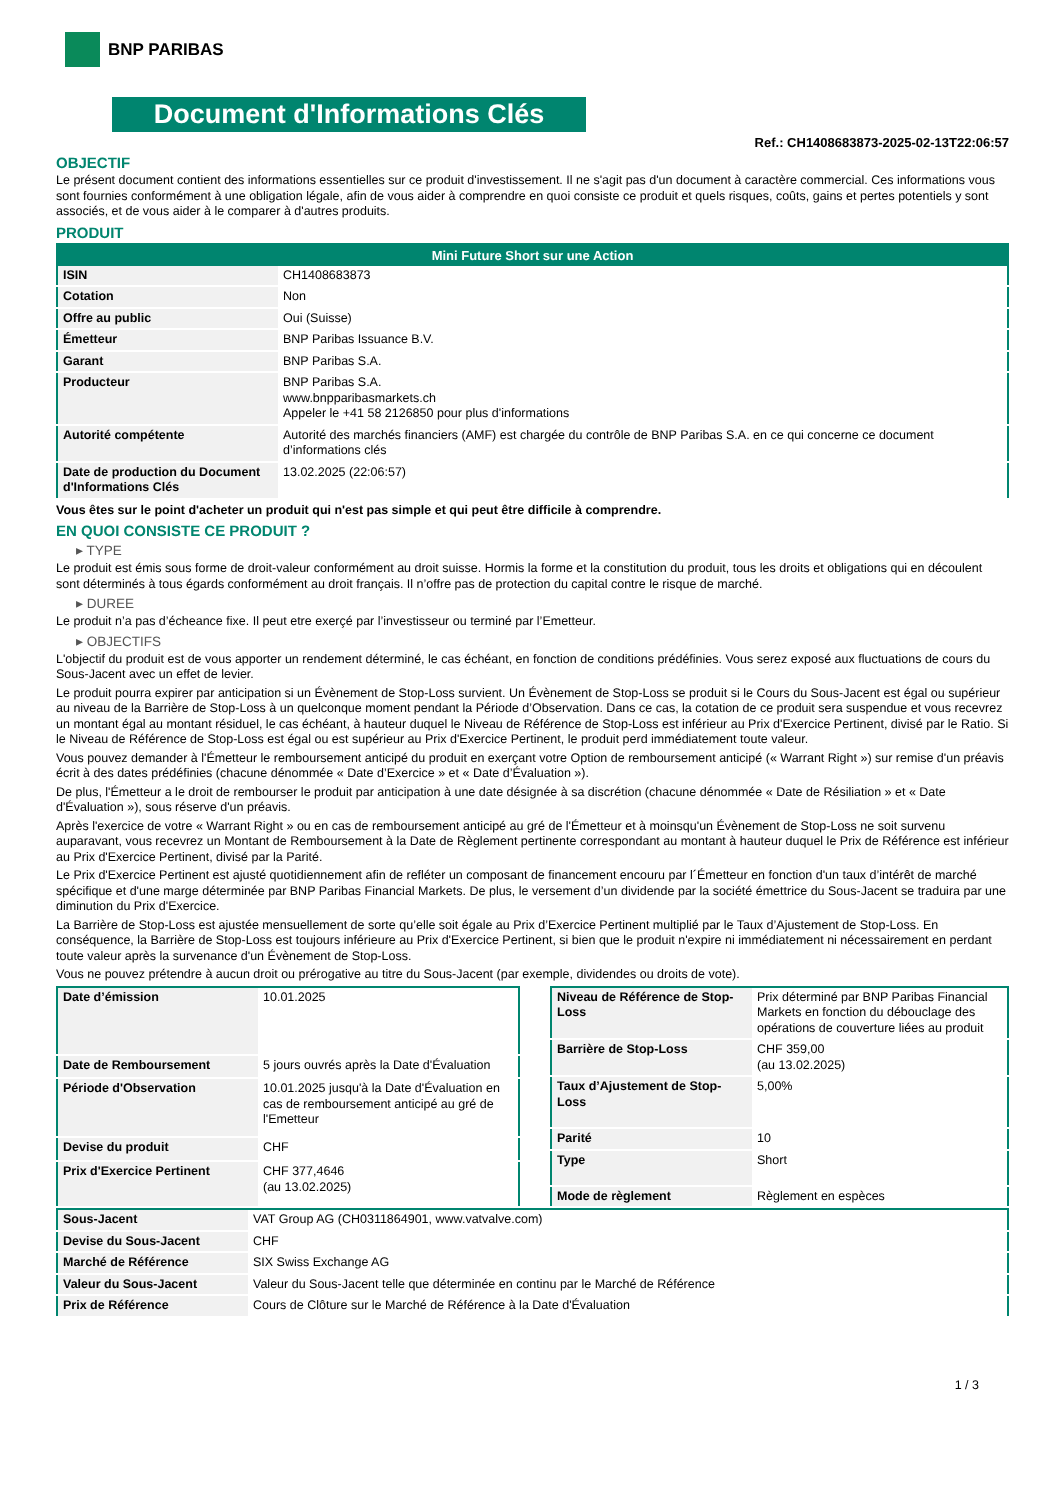BNP PARIBAS
Document d'Informations Clés
Ref.: CH1408683873-2025-02-13T22:06:57
OBJECTIF
Le présent document contient des informations essentielles sur ce produit d'investissement. Il ne s'agit pas d'un document à caractère commercial. Ces informations vous sont fournies conformément à une obligation légale, afin de vous aider à comprendre en quoi consiste ce produit et quels risques, coûts, gains et pertes potentiels y sont associés, et de vous aider à le comparer à d'autres produits.
PRODUIT
| Mini Future Short sur une Action | |
| --- | --- |
| ISIN | CH1408683873 |
| Cotation | Non |
| Offre au public | Oui (Suisse) |
| Émetteur | BNP Paribas Issuance B.V. |
| Garant | BNP Paribas S.A. |
| Producteur | BNP Paribas S.A. www.bnpparibasmarkets.ch Appeler le +41 58 2126850 pour plus d'informations |
| Autorité compétente | Autorité des marchés financiers (AMF) est chargée du contrôle de BNP Paribas S.A. en ce qui concerne ce document d’informations clés |
| Date de production du Document d'Informations Clés | 13.02.2025 (22:06:57) |
Vous êtes sur le point d'acheter un produit qui n'est pas simple et qui peut être difficile à comprendre.
EN QUOI CONSISTE CE PRODUIT ?
▸ TYPE
Le produit est émis sous forme de droit-valeur conformément au droit suisse. Hormis la forme et la constitution du produit, tous les droits et obligations qui en découlent sont déterminés à tous égards conformément au droit français. Il n’offre pas de protection du capital contre le risque de marché.
▸ DUREE
Le produit n’a pas d’écheance fixe. Il peut etre exerçé par l’investisseur ou terminé par l’Emetteur.
▸ OBJECTIFS
L'objectif du produit est de vous apporter un rendement déterminé, le cas échéant, en fonction de conditions prédéfinies. Vous serez exposé aux fluctuations de cours du Sous-Jacent avec un effet de levier.
Le produit pourra expirer par anticipation si un Évènement de Stop-Loss survient. Un Évènement de Stop-Loss se produit si le Cours du Sous-Jacent est égal ou supérieur au niveau de la Barrière de Stop-Loss à un quelconque moment pendant la Période d’Observation. Dans ce cas, la cotation de ce produit sera suspendue et vous recevrez un montant égal au montant résiduel, le cas échéant, à hauteur duquel le Niveau de Référence de Stop-Loss est inférieur au Prix d'Exercice Pertinent, divisé par le Ratio. Si le Niveau de Référence de Stop-Loss est égal ou est supérieur au Prix d'Exercice Pertinent, le produit perd immédiatement toute valeur.
Vous pouvez demander à l'Émetteur le remboursement anticipé du produit en exerçant votre Option de remboursement anticipé (« Warrant Right ») sur remise d'un préavis écrit à des dates prédéfinies (chacune dénommée « Date d’Exercice » et « Date d’Évaluation »).
De plus, l'Émetteur a le droit de rembourser le produit par anticipation à une date désignée à sa discrétion (chacune dénommée « Date de Résiliation » et « Date d'Évaluation »), sous réserve d'un préavis.
Après l'exercice de votre « Warrant Right » ou en cas de remboursement anticipé au gré de l'Émetteur et à moinsqu'un Évènement de Stop-Loss ne soit survenu auparavant, vous recevrez un Montant de Remboursement à la Date de Règlement pertinente correspondant au montant à hauteur duquel le Prix de Référence est inférieur au Prix d'Exercice Pertinent, divisé par la Parité.
Le Prix d'Exercice Pertinent est ajusté quotidiennement afin de refléter un composant de financement encouru par l´Émetteur en fonction d'un taux d’intérêt de marché spécifique et d'une marge déterminée par BNP Paribas Financial Markets. De plus, le versement d’un dividende par la société émettrice du Sous-Jacent se traduira par une diminution du Prix d'Exercice.
La Barrière de Stop-Loss est ajustée mensuellement de sorte qu’elle soit égale au Prix d’Exercice Pertinent multiplié par le Taux d’Ajustement de Stop-Loss. En conséquence, la Barrière de Stop-Loss est toujours inférieure au Prix d'Exercice Pertinent, si bien que le produit n'expire ni immédiatement ni nécessairement en perdant toute valeur après la survenance d'un Évènement de Stop-Loss.
Vous ne pouvez prétendre à aucun droit ou prérogative au titre du Sous-Jacent (par exemple, dividendes ou droits de vote).
| Date d’émission | 10.01.2025 |
| Date de Remboursement | 5 jours ouvrés après la Date d'Évaluation |
| Période d'Observation | 10.01.2025 jusqu'à la Date d'Évaluation en cas de remboursement anticipé au gré de l'Emetteur |
| Devise du produit | CHF |
| Prix d'Exercice Pertinent | CHF 377,4646 (au 13.02.2025) |
| Niveau de Référence de Stop-Loss | Prix déterminé par BNP Paribas Financial Markets en fonction du débouclage des opérations de couverture liées au produit |
| Barrière de Stop-Loss | CHF 359,00 (au 13.02.2025) |
| Taux d’Ajustement de Stop-Loss | 5,00% |
| Parité | 10 |
| Type | Short |
| Mode de règlement | Règlement en espèces |
| Sous-Jacent | VAT Group AG (CH0311864901, www.vatvalve.com) |
| Devise du Sous-Jacent | CHF |
| Marché de Référence | SIX Swiss Exchange AG |
| Valeur du Sous-Jacent | Valeur du Sous-Jacent telle que déterminée en continu par le Marché de Référence |
| Prix de Référence | Cours de Clôture sur le Marché de Référence à la Date d'Évaluation |
1 / 3